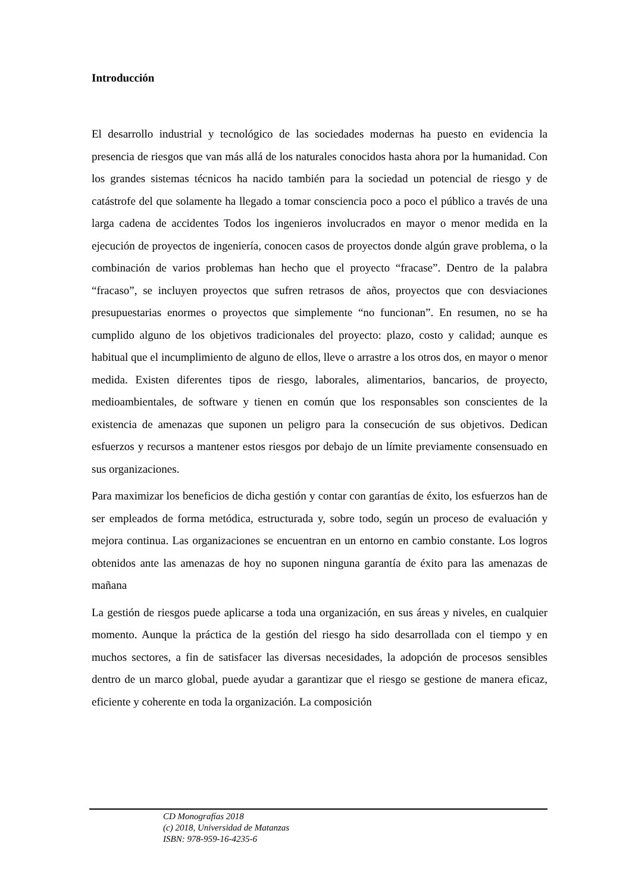Introducción
El desarrollo industrial y tecnológico de las sociedades modernas ha puesto en evidencia la presencia de riesgos que van más allá de los naturales conocidos hasta ahora por la humanidad. Con los grandes sistemas técnicos ha nacido también para la sociedad un potencial de riesgo y de catástrofe del que solamente ha llegado a tomar consciencia poco a poco el público a través de una larga cadena de accidentes Todos los ingenieros involucrados en mayor o menor medida en la ejecución de proyectos de ingeniería, conocen casos de proyectos donde algún grave problema, o la combinación de varios problemas han hecho que el proyecto “fracase”. Dentro de la palabra “fracaso”, se incluyen proyectos que sufren retrasos de años, proyectos que con desviaciones presupuestarias enormes o proyectos que simplemente “no funcionan”. En resumen, no se ha cumplido alguno de los objetivos tradicionales del proyecto: plazo, costo y calidad; aunque es habitual que el incumplimiento de alguno de ellos, lleve o arrastre a los otros dos, en mayor o menor medida. Existen diferentes tipos de riesgo, laborales, alimentarios, bancarios, de proyecto, medioambientales, de software y tienen en común que los responsables son conscientes de la existencia de amenazas que suponen un peligro para la consecución de sus objetivos. Dedican esfuerzos y recursos a mantener estos riesgos por debajo de un límite previamente consensuado en sus organizaciones.
Para maximizar los beneficios de dicha gestión y contar con garantías de éxito, los esfuerzos han de ser empleados de forma metódica, estructurada y, sobre todo, según un proceso de evaluación y mejora continua. Las organizaciones se encuentran en un entorno en cambio constante. Los logros obtenidos ante las amenazas de hoy no suponen ninguna garantía de éxito para las amenazas de mañana
La gestión de riesgos puede aplicarse a toda una organización, en sus áreas y niveles, en cualquier momento. Aunque la práctica de la gestión del riesgo ha sido desarrollada con el tiempo y en muchos sectores, a fin de satisfacer las diversas necesidades, la adopción de procesos sensibles dentro de un marco global, puede ayudar a garantizar que el riesgo se gestione de manera eficaz, eficiente y coherente en toda la organización. La composición
CD Monografías 2018
(c) 2018, Universidad de Matanzas
ISBN: 978-959-16-4235-6